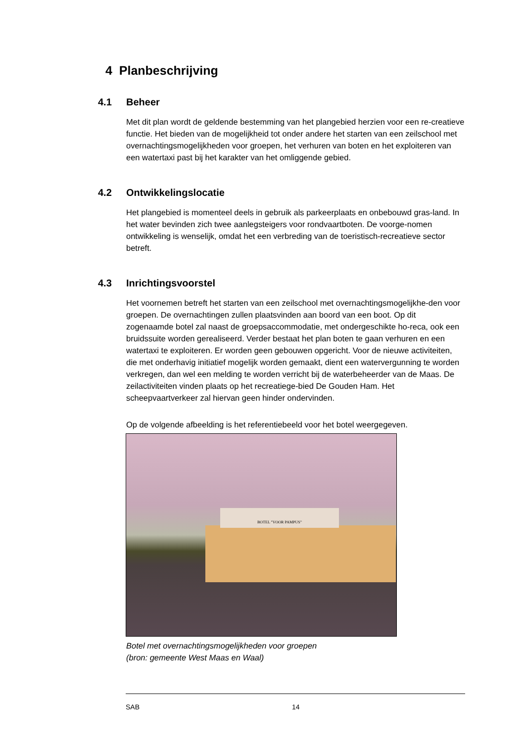4 Planbeschrijving
4.1 Beheer
Met dit plan wordt de geldende bestemming van het plangebied herzien voor een re-creatieve functie. Het bieden van de mogelijkheid tot onder andere het starten van een zeilschool met overnachtingsmogelijkheden voor groepen, het verhuren van boten en het exploiteren van een watertaxi past bij het karakter van het omliggende gebied.
4.2 Ontwikkelingslocatie
Het plangebied is momenteel deels in gebruik als parkeerplaats en onbebouwd gras-land. In het water bevinden zich twee aanlegsteigers voor rondvaartboten. De voorge-nomen ontwikkeling is wenselijk, omdat het een verbreding van de toeristisch-recreatieve sector betreft.
4.3 Inrichtingsvoorstel
Het voornemen betreft het starten van een zeilschool met overnachtingsmogelijkhe-den voor groepen. De overnachtingen zullen plaatsvinden aan boord van een boot. Op dit zogenaamde botel zal naast de groepsaccommodatie, met ondergeschikte ho-reca, ook een bruidssuite worden gerealiseerd. Verder bestaat het plan boten te gaan verhuren en een watertaxi te exploiteren. Er worden geen gebouwen opgericht. Voor de nieuwe activiteiten, die met onderhavig initiatief mogelijk worden gemaakt, dient een watervergunning te worden verkregen, dan wel een melding te worden verricht bij de waterbeheerder van de Maas. De zeilactiviteiten vinden plaats op het recreatiege-bied De Gouden Ham. Het scheepvaartverkeer zal hiervan geen hinder ondervinden.
Op de volgende afbeelding is het referentiebeeld voor het botel weergegeven.
BOTEL "VOOR PAMPUS"
Botel met overnachtingsmogelijkheden voor groepen
(bron: gemeente West Maas en Waal)
SAB 14